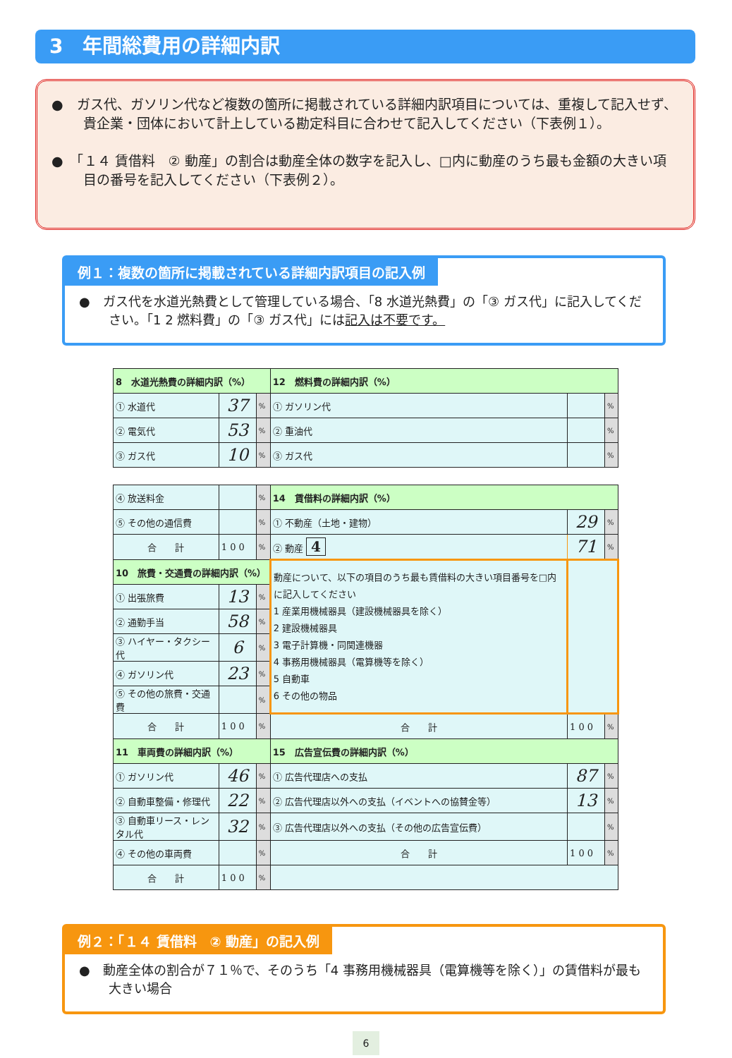3　年間総費用の詳細内訳
●　ガス代、ガソリン代など複数の箇所に掲載されている詳細内訳項目については、重複して記入せず、貴企業・団体において計上している勘定科目に合わせて記入してください（下表例１）。
●　「１４ 賃借料　② 動産」の割合は動産全体の数字を記入し、□内に動産のうち最も金額の大きい項目の番号を記入してください（下表例２）。
例１：複数の箇所に掲載されている詳細内訳項目の記入例
●　ガス代を水道光熱費として管理している場合、「8 水道光熱費」の「③ ガス代」に記入してください。「1 2 燃料費」の「③ ガス代」には記入は不要です。
| 8 水道光熱費の詳細内訳（%） | | | 12 燃料費の詳細内訳（%） | | |
| ① 水道代 | 37 | % | ① ガソリン代 | | % |
| ② 電気代 | 53 | % | ② 重油代 | | % |
| ③ ガス代 | 10 | % | ③ ガス代 | | % |
| ④ 放送料金 | | % | 14 賃借料の詳細内訳（%） | | |
| ⑤ その他の通信費 | | % | ① 不動産（土地・建物） | 29 | % |
| 合 計 | 1 0 0 | % | ② 動産 4 | 71 | % |
| 10 旅費・交通費の詳細内訳（%） | | | 動産について、以下の項目のうち最も賃借料の大きい項目番号を□内に記入してください 1 産業用機械器具（建設機械器具を除く） 2 建設機械器具 3 電子計算機・同関連機器 4 事務用機械器具（電算機等を除く） 5 自動車 6 その他の物品 | | |
| ① 出張旅費 | 13 | % | | | |
| ② 通勤手当 | 58 | % | | | |
| ③ ハイヤー・タクシー代 | 6 | % | | | |
| ④ ガソリン代 | 23 | % | | | |
| ⑤ その他の旅費・交通費 | | % | | | |
| 合 計 | 1 0 0 | % | 合 計 | 1 0 0 | % |
| 11 車両費の詳細内訳（%） | | | 15 広告宣伝費の詳細内訳（%） | | |
| ① ガソリン代 | 46 | % | ① 広告代理店への支払 | 87 | % |
| ② 自動車整備・修理代 | 22 | % | ② 広告代理店以外への支払（イベントへの協賛金等） | 13 | % |
| ③ 自動車リース・レンタル代 | 32 | % | ③ 広告代理店以外への支払（その他の広告宣伝費） | | % |
| ④ その他の車両費 | | % | 合 計 | 1 0 0 | % |
| 合 計 | 1 0 0 | % | | | |
例２：「１４ 賃借料　② 動産」の記入例
●　動産全体の割合が７１％で、そのうち「4 事務用機械器具（電算機等を除く）」の賃借料が最も大きい場合
6